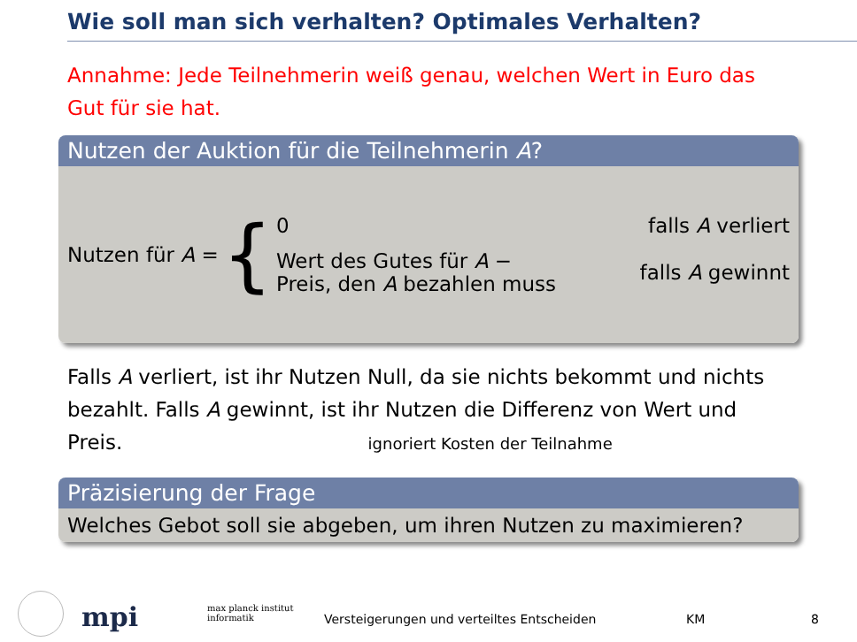Wie soll man sich verhalten? Optimales Verhalten?
Annahme: Jede Teilnehmerin weiß genau, welchen Wert in Euro das Gut für sie hat.
Nutzen der Auktion für die Teilnehmerin A?
Nutzen für A =
{
0 falls A verliert
Wert des Gutes für A −
Preis, den A bezahlen muss falls A gewinnt
Falls A verliert, ist ihr Nutzen Null, da sie nichts bekommt und nichts bezahlt. Falls A gewinnt, ist ihr Nutzen die Differenz von Wert und Preis. ignoriert Kosten der Teilnahme
Präzisierung der Frage
Welches Gebot soll sie abgeben, um ihren Nutzen zu maximieren?
mpi max planck institut
informatik Versteigerungen und verteiltes Entscheiden KM 8